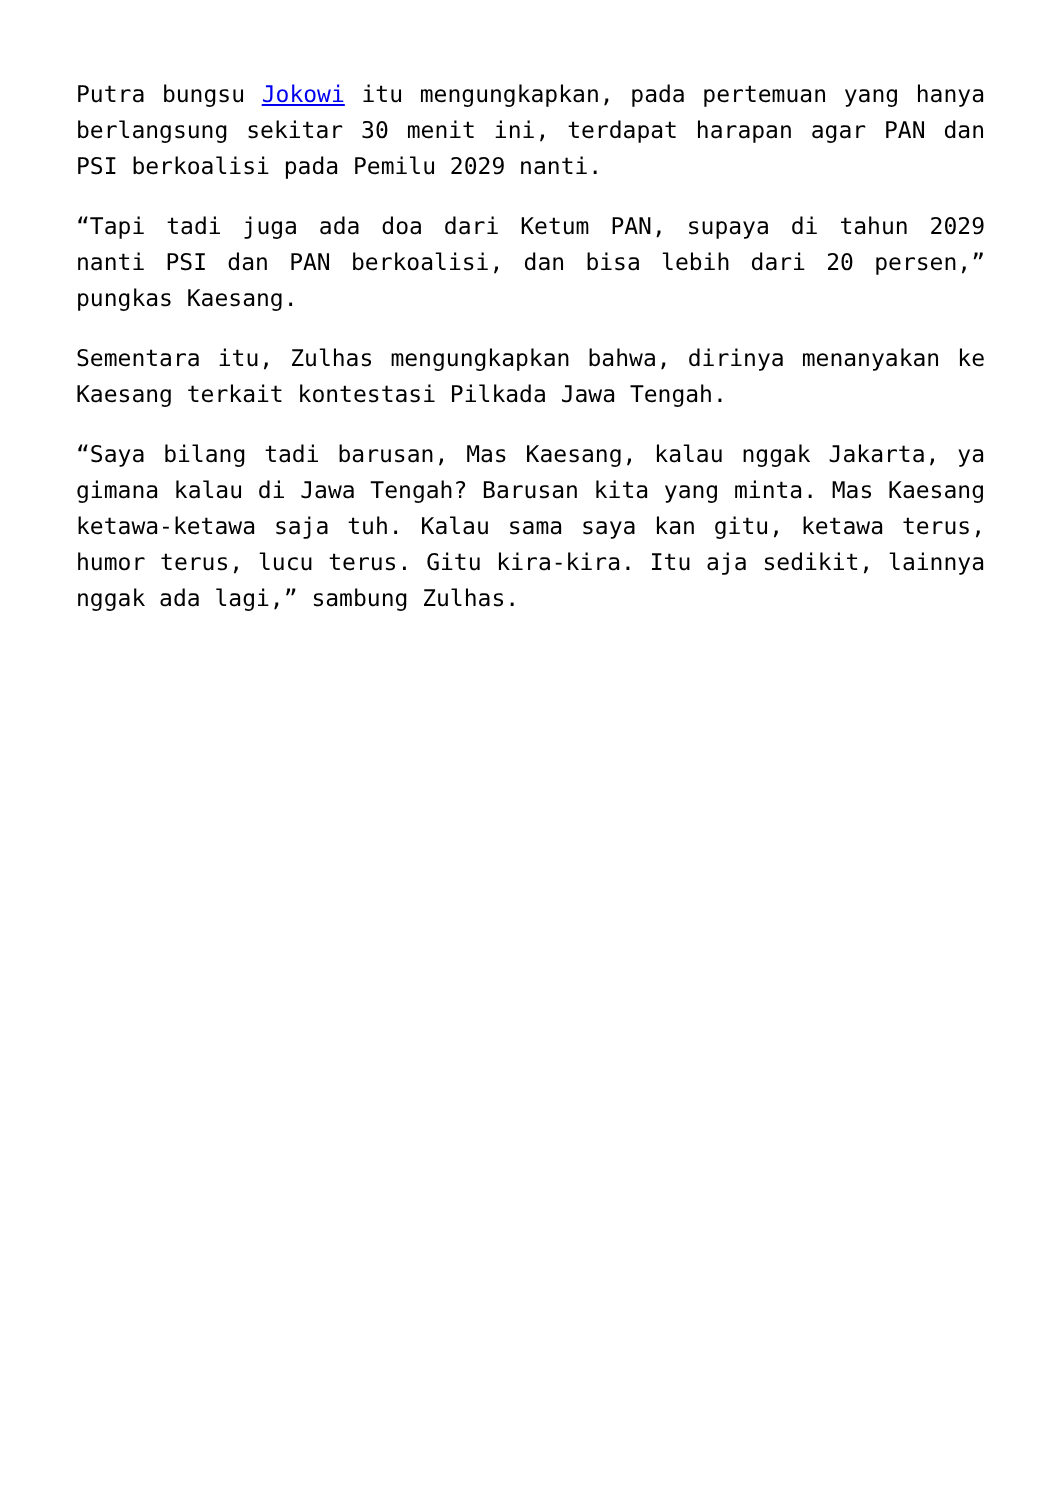Putra bungsu Jokowi itu mengungkapkan, pada pertemuan yang hanya berlangsung sekitar 30 menit ini, terdapat harapan agar PAN dan PSI berkoalisi pada Pemilu 2029 nanti.
“Tapi tadi juga ada doa dari Ketum PAN, supaya di tahun 2029 nanti PSI dan PAN berkoalisi, dan bisa lebih dari 20 persen,” pungkas Kaesang.
Sementara itu, Zulhas mengungkapkan bahwa, dirinya menanyakan ke Kaesang terkait kontestasi Pilkada Jawa Tengah.
“Saya bilang tadi barusan, Mas Kaesang, kalau nggak Jakarta, ya gimana kalau di Jawa Tengah? Barusan kita yang minta. Mas Kaesang ketawa-ketawa saja tuh. Kalau sama saya kan gitu, ketawa terus, humor terus, lucu terus. Gitu kira-kira. Itu aja sedikit, lainnya nggak ada lagi,” sambung Zulhas.